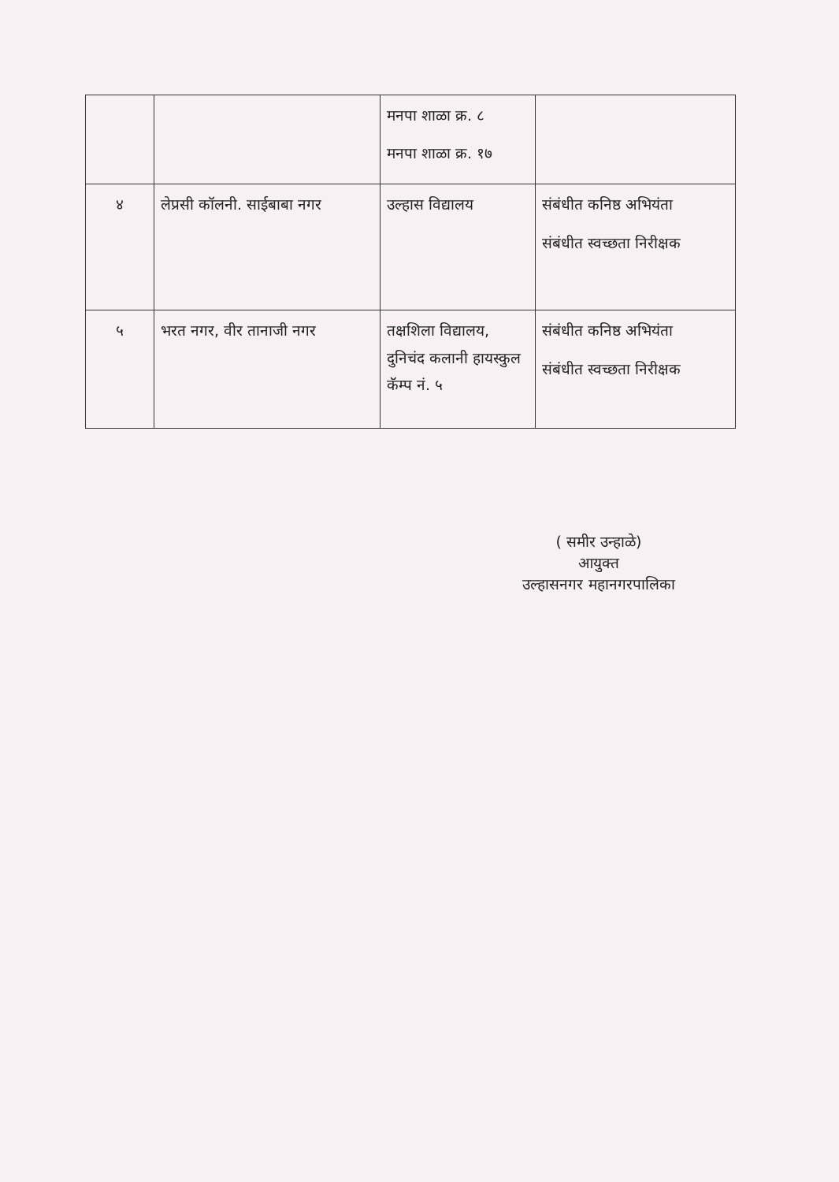| | | मनपा शाळा क्र. ८ मनपा शाळा क्र. १७ | |
| ४ | लेप्रसी कॉलनी. साईबाबा नगर | उल्हास विद्यालय | संबंधीत कनिष्ठ अभियंता संबंधीत स्वच्छता निरीक्षक |
| ५ | भरत नगर, वीर तानाजी नगर | तक्षशिला विद्यालय, दुनिचंद कलानी हायस्कुल कॅम्प नं. ५ | संबंधीत कनिष्ठ अभियंता संबंधीत स्वच्छता निरीक्षक |
( समीर उन्हाळे)
आयुक्त
उल्हासनगर महानगरपालिका